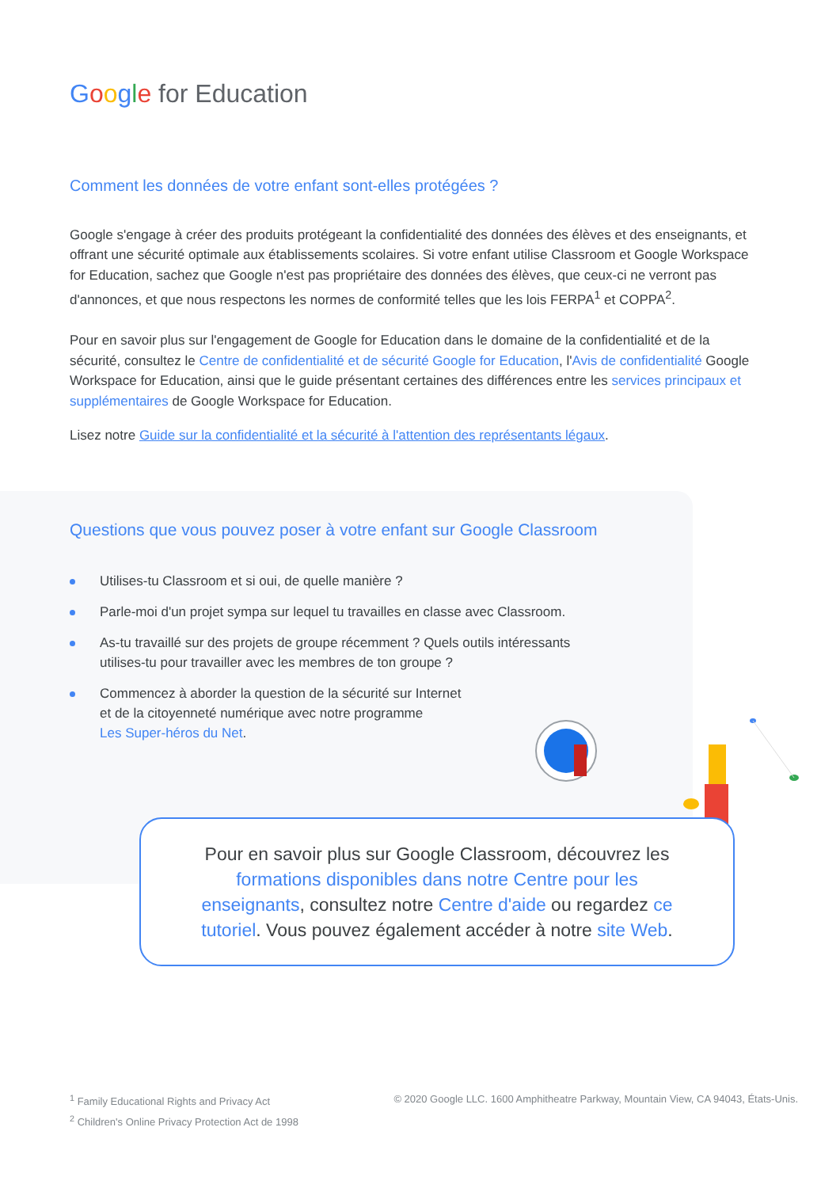Google for Education
Comment les données de votre enfant sont-elles protégées ?
Google s'engage à créer des produits protégeant la confidentialité des données des élèves et des enseignants, et offrant une sécurité optimale aux établissements scolaires. Si votre enfant utilise Classroom et Google Workspace for Education, sachez que Google n'est pas propriétaire des données des élèves, que ceux-ci ne verront pas d'annonces, et que nous respectons les normes de conformité telles que les lois FERPA<sup>1</sup> et COPPA<sup>2</sup>.
Pour en savoir plus sur l'engagement de Google for Education dans le domaine de la confidentialité et de la sécurité, consultez le Centre de confidentialité et de sécurité Google for Education, l'Avis de confidentialité Google Workspace for Education, ainsi que le guide présentant certaines des différences entre les services principaux et supplémentaires de Google Workspace for Education.
Lisez notre Guide sur la confidentialité et la sécurité à l'attention des représentants légaux.
Questions que vous pouvez poser à votre enfant sur Google Classroom
Utilises-tu Classroom et si oui, de quelle manière ?
Parle-moi d'un projet sympa sur lequel tu travailles en classe avec Classroom.
As-tu travaillé sur des projets de groupe récemment ? Quels outils intéressants utilises-tu pour travailler avec les membres de ton groupe ?
Commencez à aborder la question de la sécurité sur Internet
et de la citoyenneté numérique avec notre programme
Les Super-héros du Net.
Pour en savoir plus sur Google Classroom, découvrez les formations disponibles dans notre Centre pour les enseignants, consultez notre Centre d'aide ou regardez ce tutoriel. Vous pouvez également accéder à notre site Web.
<sup>1</sup> Family Educational Rights and Privacy Act
<sup>2</sup> Children's Online Privacy Protection Act de 1998
© 2020 Google LLC. 1600 Amphitheatre Parkway, Mountain View, CA 94043, États-Unis.